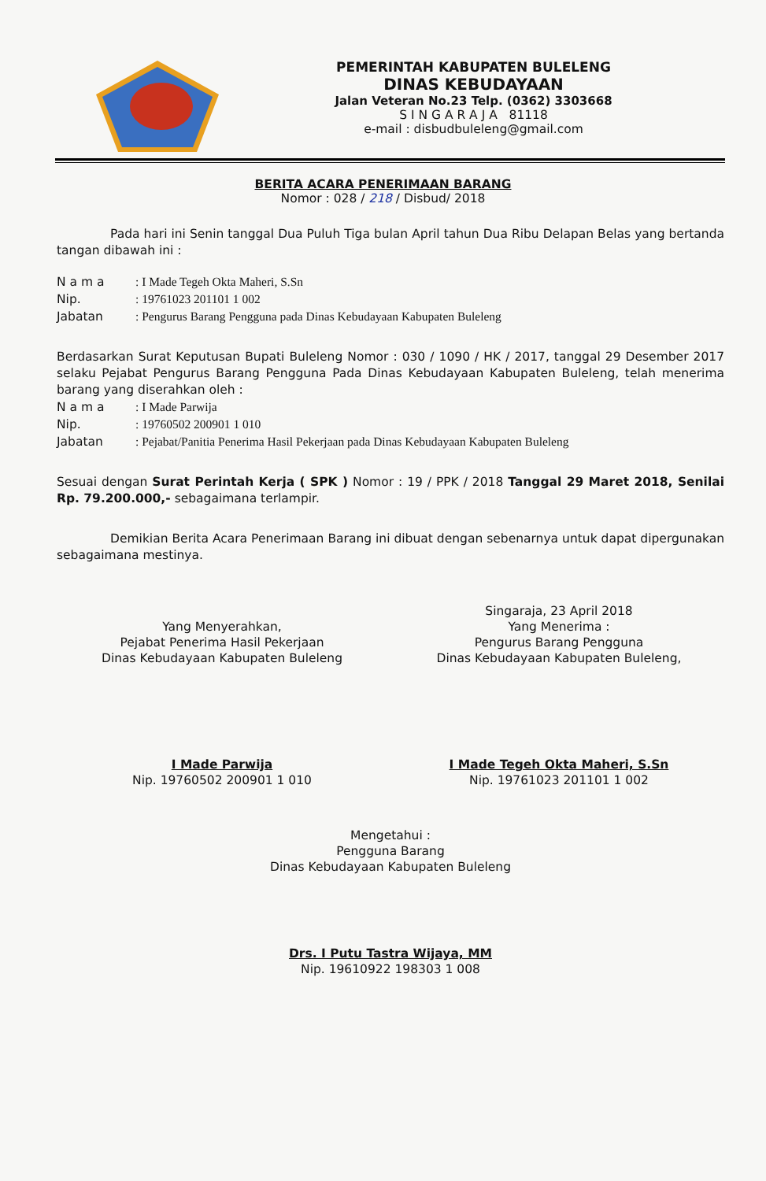PEMERINTAH KABUPATEN BULELENG
DINAS KEBUDAYAAN
Jalan Veteran No.23 Telp. (0362) 3303668
S I N G A R A J A 81118
e-mail : disbudbuleleng@gmail.com
BERITA ACARA PENERIMAAN BARANG
Nomor : 028 / 218 / Disbud/ 2018
Pada hari ini Senin tanggal Dua Puluh Tiga bulan April tahun Dua Ribu Delapan Belas yang bertanda tangan dibawah ini :
N a m a: I Made Tegeh Okta Maheri, S.Sn
Nip.: 19761023 201101 1 002
Jabatan: Pengurus Barang Pengguna pada Dinas Kebudayaan Kabupaten Buleleng
Berdasarkan Surat Keputusan Bupati Buleleng Nomor : 030 / 1090 / HK / 2017, tanggal 29 Desember 2017 selaku Pejabat Pengurus Barang Pengguna Pada Dinas Kebudayaan Kabupaten Buleleng, telah menerima barang yang diserahkan oleh :
N a m a: I Made Parwija
Nip.: 19760502 200901 1 010
Jabatan: Pejabat/Panitia Penerima Hasil Pekerjaan pada Dinas Kebudayaan Kabupaten Buleleng
Sesuai dengan Surat Perintah Kerja ( SPK ) Nomor : 19 / PPK / 2018 Tanggal 29 Maret 2018, Senilai Rp. 79.200.000,- sebagaimana terlampir.
Demikian Berita Acara Penerimaan Barang ini dibuat dengan sebenarnya untuk dapat dipergunakan sebagaimana mestinya.
Yang Menyerahkan,
Pejabat Penerima Hasil Pekerjaan
Dinas Kebudayaan Kabupaten Buleleng
I Made Parwija
Nip. 19760502 200901 1 010
Singaraja, 23 April 2018
Yang Menerima :
Pengurus Barang Pengguna
Dinas Kebudayaan Kabupaten Buleleng,
I Made Tegeh Okta Maheri, S.Sn
Nip. 19761023 201101 1 002
Mengetahui :
Pengguna Barang
Dinas Kebudayaan Kabupaten Buleleng
Drs. I Putu Tastra Wijaya, MM
Nip. 19610922 198303 1 008